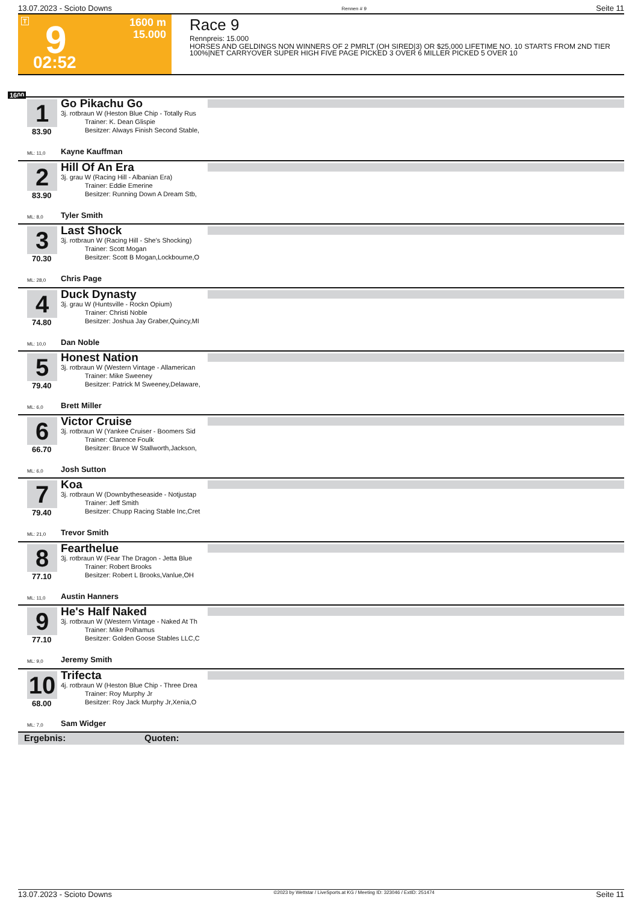13.07.2023 - Scioto Downs Rennen # 9 Seite 11
T 9 1600 m
15.000
02:52
Race 9
Rennpreis: 15.000
HORSES AND GELDINGS NON WINNERS OF 2 PMRLT (OH SIRED|3) OR $25,000 LIFETIME NO. 10 STARTS FROM 2ND TIER 100%|NET CARRYOVER SUPER HIGH FIVE PAGE PICKED 3 OVER 6 MILLER PICKED 5 OVER 10
1600
1
83.90
Go Pikachu Go
3j. rotbraun W (Heston Blue Chip - Totally Rus
Trainer: K. Dean Glispie
Besitzer: Always Finish Second Stable,
ML: 11,0 Kayne Kauffman
2
83.90
Hill Of An Era
3j. grau W (Racing Hill - Albanian Era)
Trainer: Eddie Emerine
Besitzer: Running Down A Dream Stb,
ML: 8,0 Tyler Smith
3
70.30
Last Shock
3j. rotbraun W (Racing Hill - She's Shocking)
Trainer: Scott Mogan
Besitzer: Scott B Mogan,Lockbourne,O
ML: 28,0 Chris Page
4
74.80
Duck Dynasty
3j. grau W (Huntsville - Rockn Opium)
Trainer: Christi Noble
Besitzer: Joshua Jay Graber,Quincy,MI
ML: 10,0 Dan Noble
5
79.40
Honest Nation
3j. rotbraun W (Western Vintage - Allamerican
Trainer: Mike Sweeney
Besitzer: Patrick M Sweeney,Delaware,
ML: 6,0 Brett Miller
6
66.70
Victor Cruise
3j. rotbraun W (Yankee Cruiser - Boomers Sid
Trainer: Clarence Foulk
Besitzer: Bruce W Stallworth,Jackson,
ML: 6,0 Josh Sutton
7
79.40
Koa
3j. rotbraun W (Downbytheseaside - Notjustap
Trainer: Jeff Smith
Besitzer: Chupp Racing Stable Inc,Cret
ML: 21,0 Trevor Smith
8
77.10
Fearthelue
3j. rotbraun W (Fear The Dragon - Jetta Blue
Trainer: Robert Brooks
Besitzer: Robert L Brooks,Vanlue,OH
ML: 11,0 Austin Hanners
9
77.10
He's Half Naked
3j. rotbraun W (Western Vintage - Naked At Th
Trainer: Mike Polhamus
Besitzer: Golden Goose Stables LLC,C
ML: 9,0 Jeremy Smith
10
68.00
Trifecta
4j. rotbraun W (Heston Blue Chip - Three Drea
Trainer: Roy Murphy Jr
Besitzer: Roy Jack Murphy Jr,Xenia,O
ML: 7,0 Sam Widger
Ergebnis: Quoten:
13.07.2023 - Scioto Downs ©2023 by Wettstar / LiveSports.at KG / Meeting ID: 323046 / ExtID: 251474 Seite 11